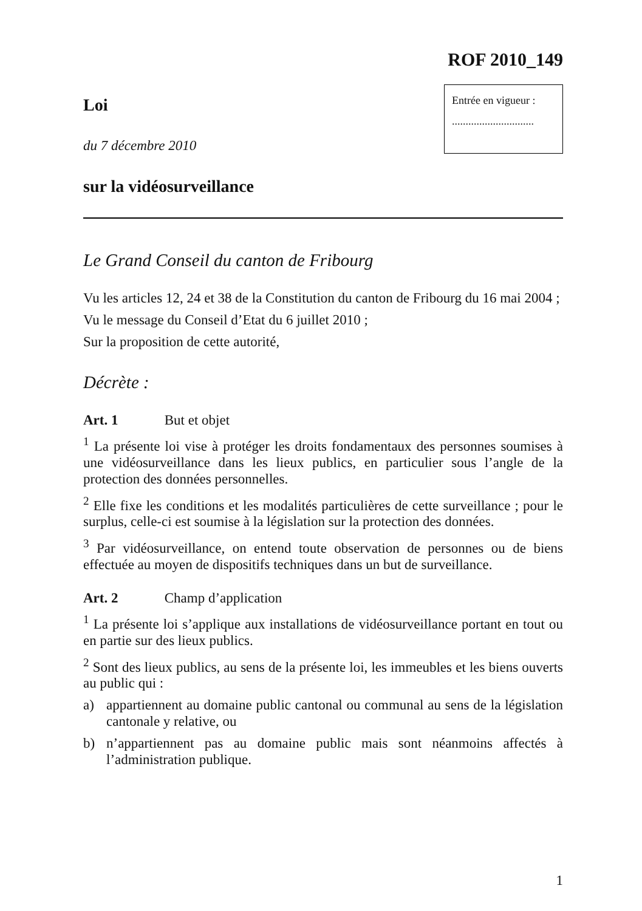ROF 2010_149
Loi
du 7 décembre 2010
Entrée en vigueur :
..............................
sur la vidéosurveillance
Le Grand Conseil du canton de Fribourg
Vu les articles 12, 24 et 38 de la Constitution du canton de Fribourg du 16 mai 2004 ;
Vu le message du Conseil d’Etat du 6 juillet 2010 ;
Sur la proposition de cette autorité,
Décrète :
Art. 1 But et objet
<sup>1</sup> La présente loi vise à protéger les droits fondamentaux des personnes soumises à une vidéosurveillance dans les lieux publics, en particulier sous l’angle de la protection des données personnelles.
<sup>2</sup> Elle fixe les conditions et les modalités particulières de cette surveillance ; pour le surplus, celle-ci est soumise à la législation sur la protection des données.
<sup>3</sup> Par vidéosurveillance, on entend toute observation de personnes ou de biens effectuée au moyen de dispositifs techniques dans un but de surveillance.
Art. 2 Champ d’application
<sup>1</sup> La présente loi s’applique aux installations de vidéosurveillance portant en tout ou en partie sur des lieux publics.
<sup>2</sup> Sont des lieux publics, au sens de la présente loi, les immeubles et les biens ouverts au public qui :
a) appartiennent au domaine public cantonal ou communal au sens de la législation cantonale y relative, ou
b) n’appartiennent pas au domaine public mais sont néanmoins affectés à l’administration publique.
1